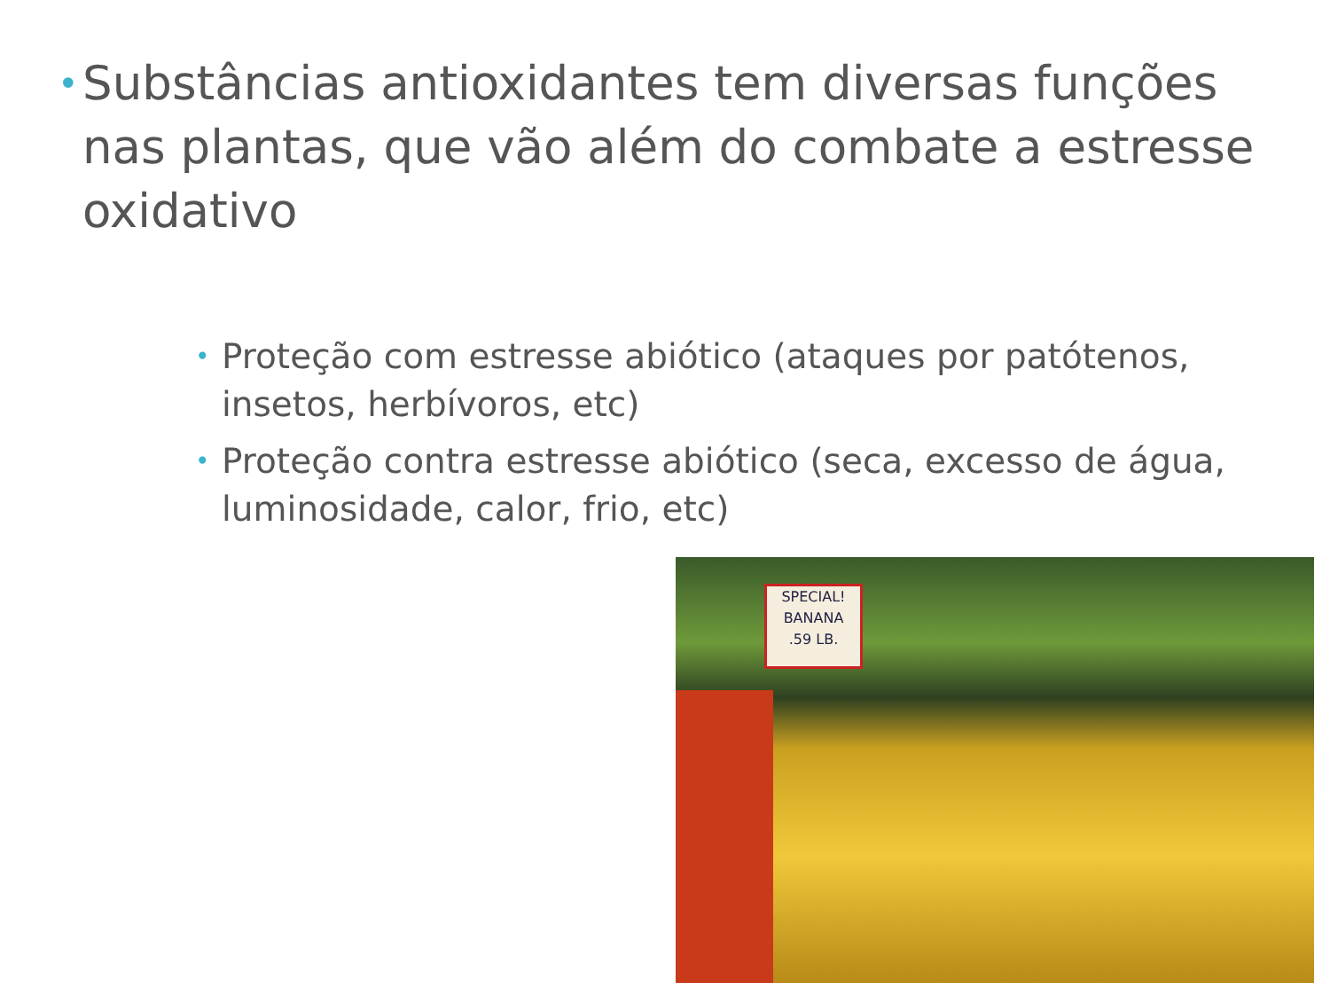• Substâncias antioxidantes tem diversas funções nas plantas, que vão além do combate a estresse oxidativo
• Proteção com estresse abiótico (ataques por patótenos, insetos, herbívoros, etc)
• Proteção contra estresse abiótico (seca, excesso de água, luminosidade, calor, frio, etc)
SPECIAL!
BANANA
.59 LB.